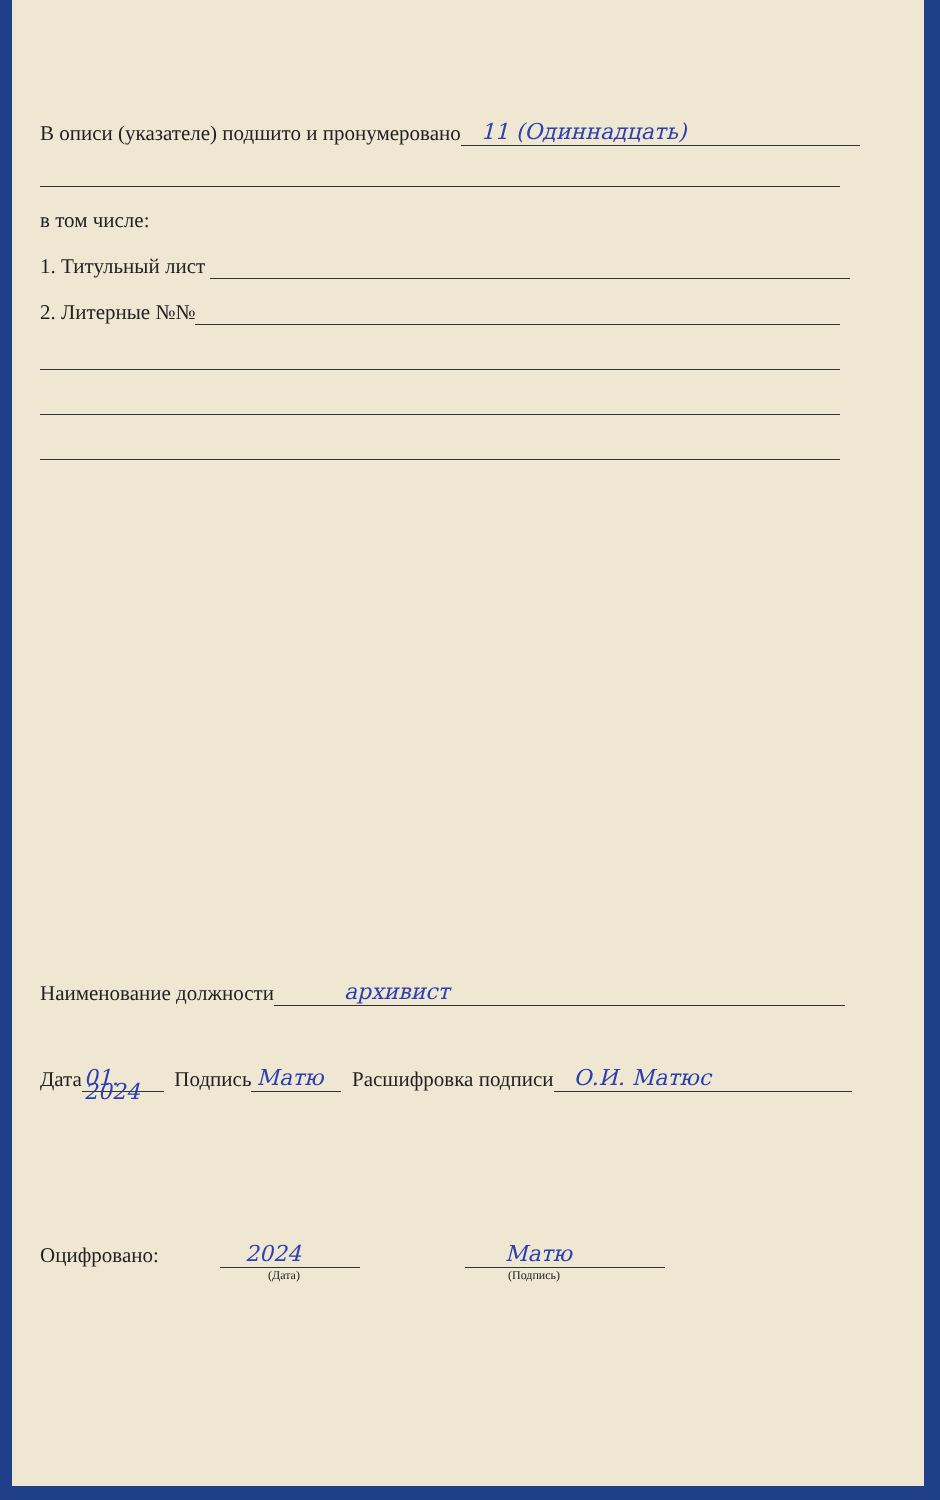В описи (указателе) подшито и пронумеровано 11 (Одиннадцать)
в том числе:
1. Титульный лист
2. Литерные №№
Наименование должности архивист
Дата 01. 2024 Подпись Матю Расшифровка подписи О.И. Матюс
Оцифровано: 2024 Матю
(Дата) (Подпись)